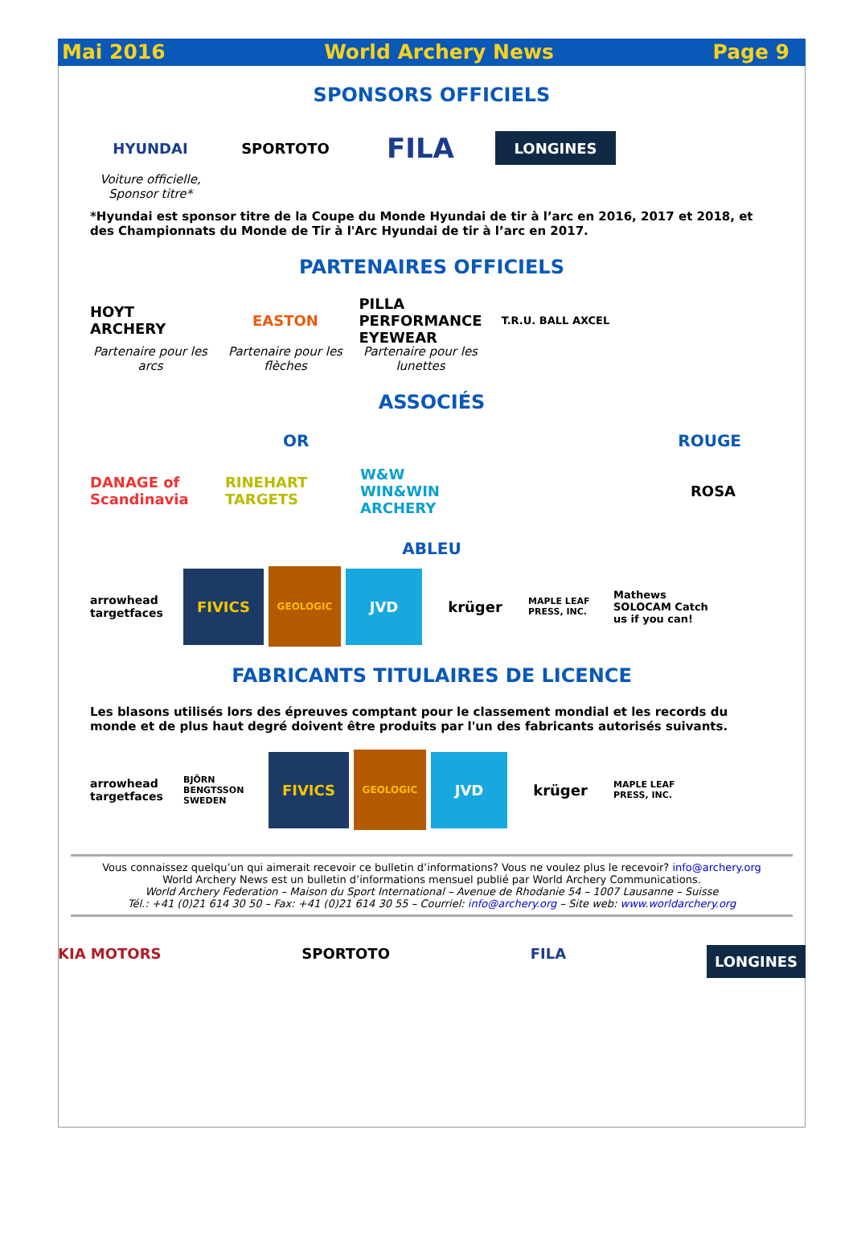Mai 2016 World Archery News Page 9
SPONSORS OFFICIELS
HYUNDAI SPORTOTO
FILA
LONGINES
Voiture officielle,
Sponsor titre*
*Hyundai est sponsor titre de la Coupe du Monde Hyundai de tir à l’arc en 2016, 2017 et 2018, et des Championnats du Monde de Tir à l'Arc Hyundai de tir à l’arc en 2017.
PARTENAIRES OFFICIELS
HOYT ARCHERY EASTON
PILLA PERFORMANCE EYEWEAR
T.R.U. BALL AXCEL
Partenaire pour les arcs
Partenaire pour les flèches
Partenaire pour les lunettes
ASSOCIÉS
OR ROUGE
DANAGE of Scandinavia
RINEHART TARGETS
W&W WIN&WIN ARCHERY
ROSA
ABLEU
arrowhead targetfaces
FIVICS
GEOLOGIC
JVD
krüger
MAPLE LEAF PRESS, INC.
Mathews SOLOCAM Catch us if you can!
FABRICANTS TITULAIRES DE LICENCE
Les blasons utilisés lors des épreuves comptant pour le classement mondial et les records du monde et de plus haut degré doivent être produits par l'un des fabricants autorisés suivants.
arrowhead targetfaces
BJÖRN BENGTSSON SWEDEN
FIVICS
GEOLOGIC
JVD
krüger
MAPLE LEAF PRESS, INC.
Vous connaissez quelqu’un qui aimerait recevoir ce bulletin d’informations? Vous ne voulez plus le recevoir? info@archery.org
World Archery News est un bulletin d’informations mensuel publié par World Archery Communications.
World Archery Federation – Maison du Sport International – Avenue de Rhodanie 54 – 1007 Lausanne – Suisse
Tél.: +41 (0)21 614 30 50 – Fax: +41 (0)21 614 30 55 – Courriel: info@archery.org – Site web: www.worldarchery.org
KIA MOTORS SPORTOTO FILA LONGINES